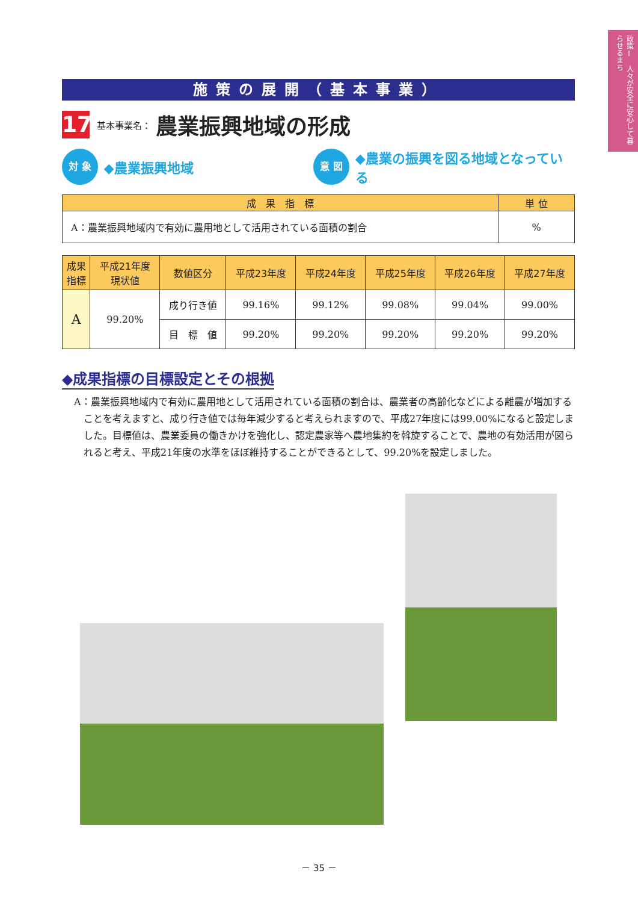政策Ⅰ　人々が安全に安心して暮らせるまち
施策の展開（基本事業）
17
基本事業名：
農業振興地域の形成
対 象
◆農業振興地域
意 図
◆農業の振興を図る地域となっている
| 成 果 指 標 | 単 位 |
| --- | --- |
| A：農業振興地域内で有効に農用地として活用されている面積の割合 | % |
| 成果 指標 | 平成21年度 現状値 | 数値区分 | 平成23年度 | 平成24年度 | 平成25年度 | 平成26年度 | 平成27年度 |
| --- | --- | --- | --- | --- | --- | --- | --- |
| A | 99.20% | 成り行き値 | 99.16% | 99.12% | 99.08% | 99.04% | 99.00% |
| | | 目 標 値 | 99.20% | 99.20% | 99.20% | 99.20% | 99.20% |
◆成果指標の目標設定とその根拠
A：農業振興地域内で有効に農用地として活用されている面積の割合は、農業者の高齢化などによる離農が増加することを考えますと、成り行き値では毎年減少すると考えられますので、平成27年度には99.00%になると設定しました。目標値は、農業委員の働きかけを強化し、認定農家等へ農地集約を斡旋することで、農地の有効活用が図られると考え、平成21年度の水準をほぼ維持することができるとして、99.20%を設定しました。
－ 35 －